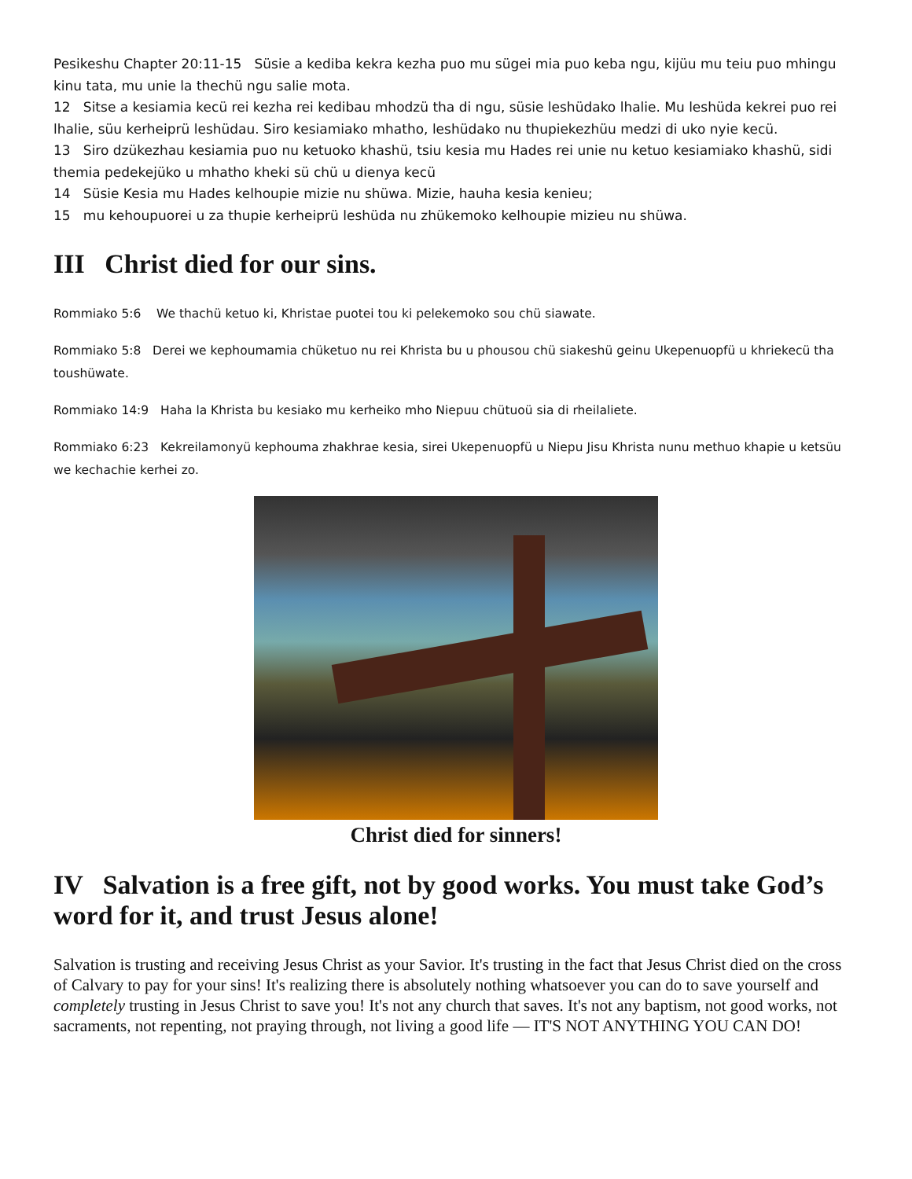Pesikeshu Chapter 20:11-15 Süsie a kediba kekra kezha puo mu sügei mia puo keba ngu, kijüu mu teiu puo mhingu kinu tata, mu unie la thechü ngu salie mota.
12 Sitse a kesiamia kecü rei kezha rei kedibau mhodzü tha di ngu, süsie leshüdako lhalie. Mu leshüda kekrei puo rei lhalie, süu kerheiprü leshüdau. Siro kesiamiako mhatho, leshüdako nu thupiekezhüu medzi di uko nyie kecü.
13 Siro dzükezhau kesiamia puo nu ketuoko khashü, tsiu kesia mu Hades rei unie nu ketuo kesiamiako khashü, sidi themia pedekejüko u mhatho kheki sü chü u dienya kecü
14 Süsie Kesia mu Hades kelhoupie mizie nu shüwa. Mizie, hauha kesia kenieu;
15 mu kehoupuorei u za thupie kerheiprü leshüda nu zhükemoko kelhoupie mizieu nu shüwa.
III Christ died for our sins.
Rommiako 5:6 We thachü ketuo ki, Khristae puotei tou ki pelekemoko sou chü siawate.
Rommiako 5:8 Derei we kephoumamia chüketuo nu rei Khrista bu u phousou chü siakeshü geinu Ukepenuopfü u khriekecü tha toushüwate.
Rommiako 14:9 Haha la Khrista bu kesiako mu kerheiko mho Niepuu chütuoü sia di rheilaliete.
Rommiako 6:23 Kekreilamonyü kephouma zhakhrae kesia, sirei Ukepenuopfü u Niepu Jisu Khrista nunu methuo khapie u ketsüu we kechachie kerhei zo.
Christ died for sinners!
IV Salvation is a free gift, not by good works. You must take God’s word for it, and trust Jesus alone!
Salvation is trusting and receiving Jesus Christ as your Savior. It's trusting in the fact that Jesus Christ died on the cross of Calvary to pay for your sins! It's realizing there is absolutely nothing whatsoever you can do to save yourself and completely trusting in Jesus Christ to save you! It's not any church that saves. It's not any baptism, not good works, not sacraments, not repenting, not praying through, not living a good life — IT'S NOT ANYTHING YOU CAN DO!